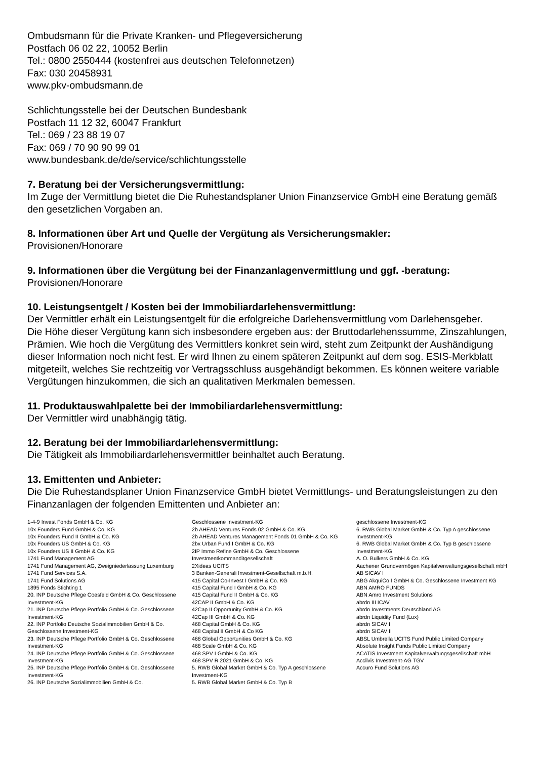Ombudsmann für die Private Kranken- und Pflegeversicherung
Postfach 06 02 22, 10052 Berlin
Tel.: 0800 2550444 (kostenfrei aus deutschen Telefonnetzen)
Fax: 030 20458931
www.pkv-ombudsmann.de
Schlichtungsstelle bei der Deutschen Bundesbank
Postfach 11 12 32, 60047 Frankfurt
Tel.: 069 / 23 88 19 07
Fax: 069 / 70 90 90 99 01
www.bundesbank.de/de/service/schlichtungsstelle
7. Beratung bei der Versicherungsvermittlung:
Im Zuge der Vermittlung bietet die Die Ruhestandsplaner Union Finanzservice GmbH eine Beratung gemäß den gesetzlichen Vorgaben an.
8. Informationen über Art und Quelle der Vergütung als Versicherungsmakler:
Provisionen/Honorare
9. Informationen über die Vergütung bei der Finanzanlagenvermittlung und ggf. -beratung:
Provisionen/Honorare
10. Leistungsentgelt / Kosten bei der Immobiliardarlehensvermittlung:
Der Vermittler erhält ein Leistungsentgelt für die erfolgreiche Darlehensvermittlung vom Darlehensgeber.
Die Höhe dieser Vergütung kann sich insbesondere ergeben aus: der Bruttodarlehenssumme, Zinszahlungen, Prämien. Wie hoch die Vergütung des Vermittlers konkret sein wird, steht zum Zeitpunkt der Aushändigung dieser Information noch nicht fest. Er wird Ihnen zu einem späteren Zeitpunkt auf dem sog. ESIS-Merkblatt mitgeteilt, welches Sie rechtzeitig vor Vertragsschluss ausgehändigt bekommen. Es können weitere variable Vergütungen hinzukommen, die sich an qualitativen Merkmalen bemessen.
11. Produktauswahlpalette bei der Immobiliardarlehensvermittlung:
Der Vermittler wird unabhängig tätig.
12. Beratung bei der Immobiliardarlehensvermittlung:
Die Tätigkeit als Immobiliardarlehensvermittler beinhaltet auch Beratung.
13. Emittenten und Anbieter:
Die Die Ruhestandsplaner Union Finanzservice GmbH bietet Vermittlungs- und Beratungsleistungen zu den Finanzanlagen der folgenden Emittenten und Anbieter an:
1-4-9 Invest Fonds GmbH & Co. KG
10x Founders Fund GmbH & Co. KG
10x Founders Fund II GmbH & Co. KG
10x Founders US GmbH & Co. KG
10x Founders US II GmbH & Co. KG
1741 Fund Management AG
1741 Fund Management AG, Zweigniederlassung Luxemburg
1741 Fund Services S.A.
1741 Fund Solutions AG
1895 Fonds Stichting 1
20. INP Deutsche Pflege Coesfeld GmbH & Co. Geschlossene Investment-KG
21. INP Deutsche Pflege Portfolio GmbH & Co. Geschlossene Investment-KG
22. INP Portfolio Deutsche Sozialimmobilien GmbH & Co. Geschlossene Investment-KG
23. INP Deutsche Pflege Portfolio GmbH & Co. Geschlossene Investment-KG
24. INP Deutsche Pflege Portfolio GmbH & Co. Geschlossene Investment-KG
25. INP Deutsche Pflege Portfolio GmbH & Co. Geschlossene Investment-KG
26. INP Deutsche Sozialimmobilien GmbH & Co.
Geschlossene Investment-KG
2b AHEAD Ventures Fonds 02 GmbH & Co. KG
2b AHEAD Ventures Management Fonds 01 GmbH & Co. KG
2bx Urban Fund I GmbH & Co. KG
2IP Immo Refine GmbH & Co. Geschlossene Investmentkommanditgesellschaft
2Xideas UCITS
3 Banken-Generali Investment-Gesellschaft m.b.H.
415 Capital Co-Invest I GmbH & Co. KG
415 Capital Fund I GmbH & Co. KG
415 Capital Fund II GmbH & Co. KG
42CAP II GmbH & Co. KG
42Cap II Opportunity GmbH & Co. KG
42Cap III GmbH & Co. KG
468 Capital GmbH & Co. KG
468 Capital II GmbH & Co KG
468 Global Opportunities GmbH & Co. KG
468 Scale GmbH & Co. KG
468 SPV I GmbH & Co. KG
468 SPV R 2021 GmbH & Co. KG
5. RWB Global Market GmbH & Co. Typ A geschlossene Investment-KG
5. RWB Global Market GmbH & Co. Typ B
geschlossene Investment-KG
6. RWB Global Market GmbH & Co. Typ A geschlossene Investment-KG
6. RWB Global Market GmbH & Co. Typ B geschlossene Investment-KG
A. O. Bulkers GmbH & Co. KG
Aachener Grundvermögen Kapitalverwaltungsgesellschaft mbH
AB SICAV I
ABG AkquiCo I GmbH & Co. Geschlossene Investment KG
ABN AMRO FUNDS
ABN Amro Investment Solutions
abrdn III ICAV
abrdn Investments Deutschland AG
abrdn Liquidity Fund (Lux)
abrdn SICAV I
abrdn SICAV II
ABSL Umbrella UCITS Fund Public Limited Company
Absolute Insight Funds Public Limited Company
ACATIS Investment Kapitalverwaltungsgesellschaft mbH
Acclivis Investment-AG TGV
Accuro Fund Solutions AG